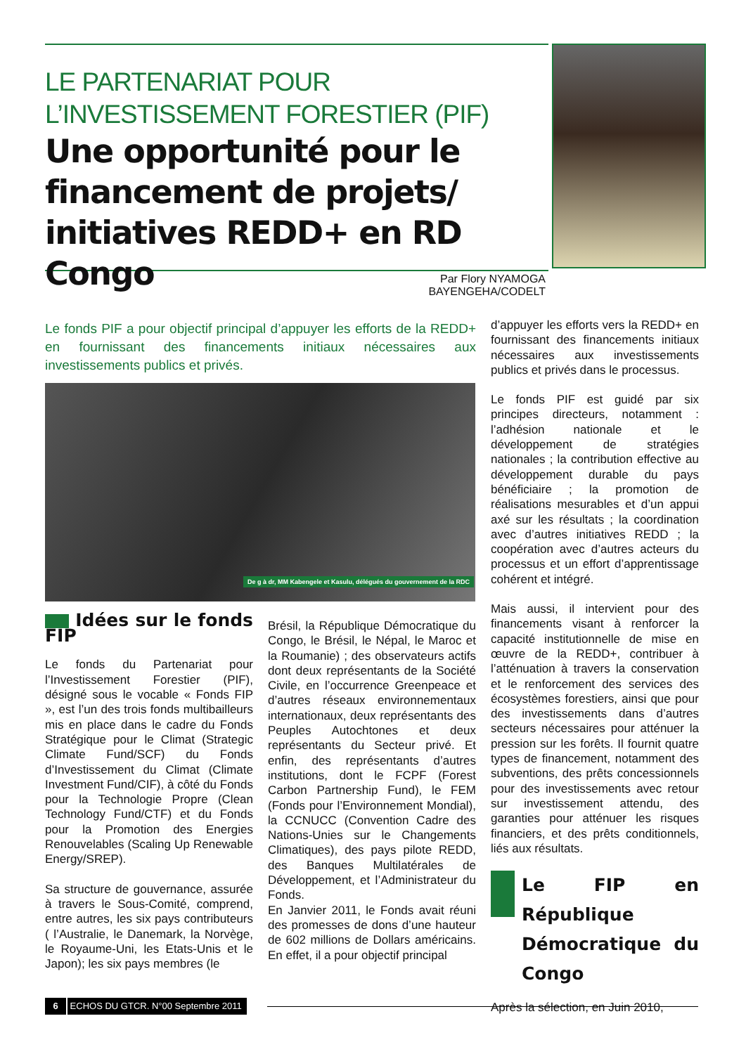LE PARTENARIAT POUR
L’INVESTISSEMENT FORESTIER (PIF)
Une opportunité pour le financement de projets/ initiatives REDD+ en RD Congo
Par Flory NYAMOGA BAYENGEHA/CODELT
Le fonds PIF a pour objectif principal d’appuyer les efforts de la REDD+ en fournissant des financements initiaux nécessaires aux investissements publics et privés.
De g à dr, MM Kabengele et Kasulu, délégués du gouvernement de la RDC
Idées sur le fonds FIP
Le fonds du Partenariat pour l’Investissement Forestier (PIF), désigné sous le vocable « Fonds FIP », est l’un des trois fonds multibailleurs mis en place dans le cadre du Fonds Stratégique pour le Climat (Strategic Climate Fund/SCF) du Fonds d’Investissement du Climat (Climate Investment Fund/CIF), à côté du Fonds pour la Technologie Propre (Clean Technology Fund/CTF) et du Fonds pour la Promotion des Energies Renouvelables (Scaling Up Renewable Energy/SREP).
Sa structure de gouvernance, assurée à travers le Sous-Comité, comprend, entre autres, les six pays contributeurs ( l’Australie, le Danemark, la Norvège, le Royaume-Uni, les Etats-Unis et le Japon); les six pays membres (le
Brésil, la République Démocratique du Congo, le Brésil, le Népal, le Maroc et la Roumanie) ; des observateurs actifs dont deux représentants de la Société Civile, en l’occurrence Greenpeace et d’autres réseaux environnementaux internationaux, deux représentants des Peuples Autochtones et deux représentants du Secteur privé. Et enfin, des représentants d’autres institutions, dont le FCPF (Forest Carbon Partnership Fund), le FEM (Fonds pour l’Environnement Mondial), la CCNUCC (Convention Cadre des Nations-Unies sur le Changements Climatiques), des pays pilote REDD, des Banques Multilatérales de Développement, et l’Administrateur du Fonds.
En Janvier 2011, le Fonds avait réuni des promesses de dons d’une hauteur de 602 millions de Dollars américains. En effet, il a pour objectif principal
d’appuyer les efforts vers la REDD+ en fournissant des financements initiaux nécessaires aux investissements publics et privés dans le processus.
Le fonds PIF est guidé par six principes directeurs, notamment : l’adhésion nationale et le développement de stratégies nationales ; la contribution effective au développement durable du pays bénéficiaire ; la promotion de réalisations mesurables et d’un appui axé sur les résultats ; la coordination avec d’autres initiatives REDD ; la coopération avec d’autres acteurs du processus et un effort d’apprentissage cohérent et intégré.
Mais aussi, il intervient pour des financements visant à renforcer la capacité institutionnelle de mise en œuvre de la REDD+, contribuer à l’atténuation à travers la conservation et le renforcement des services des écosystèmes forestiers, ainsi que pour des investissements dans d’autres secteurs nécessaires pour atténuer la pression sur les forêts. Il fournit quatre types de financement, notamment des subventions, des prêts concessionnels pour des investissements avec retour sur investissement attendu, des garanties pour atténuer les risques financiers, et des prêts conditionnels, liés aux résultats.
Le FIP en République Démocratique du Congo
Après la sélection, en Juin 2010,
6 ECHOS DU GTCR. N°00 Septembre 2011